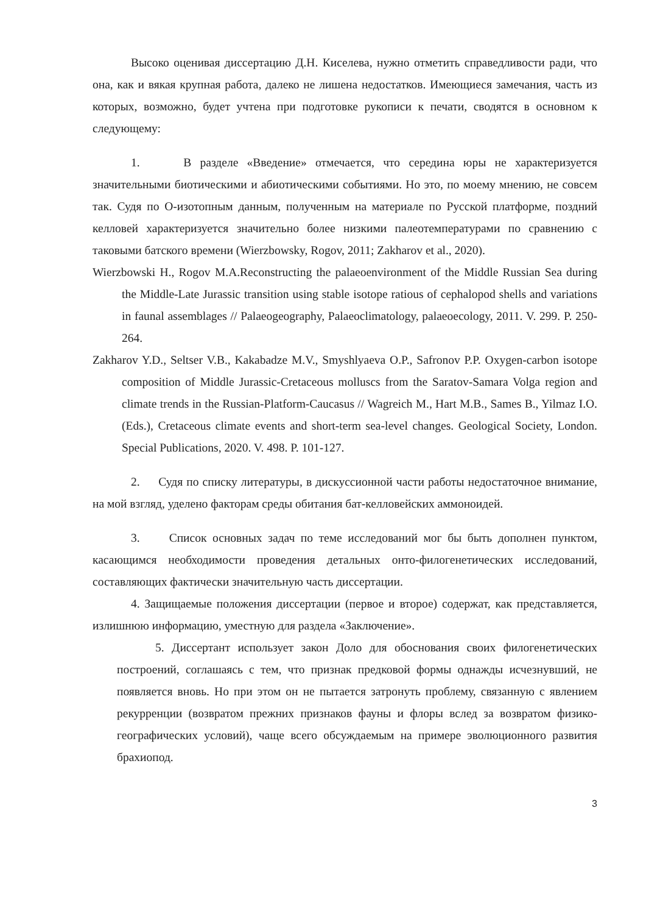Высоко оценивая диссертацию Д.Н. Киселева, нужно отметить справедливости ради, что она, как и вякая крупная работа, далеко не лишена недостатков. Имеющиеся замечания, часть из которых, возможно, будет учтена при подготовке рукописи к печати, сводятся в основном к следующему:
1. В разделе «Введение» отмечается, что середина юры не характеризуется значительными биотическими и абиотическими событиями. Но это, по моему мнению, не совсем так. Судя по О-изотопным данным, полученным на материале по Русской платформе, поздний келловей характеризуется значительно более низкими палеотемпературами по сравнению с таковыми батского времени (Wierzbowsky, Rogov, 2011; Zakharov et al., 2020).
Wierzbowski H., Rogov M.A.Reconstructing the palaeoenvironment of the Middle Russian Sea during the Middle-Late Jurassic transition using stable isotope ratious of cephalopod shells and variations in faunal assemblages // Palaeogeography, Palaeoclimatology, palaeoecology, 2011. V. 299. P. 250-264.
Zakharov Y.D., Seltser V.B., Kakabadze M.V., Smyshlyaeva O.P., Safronov P.P. Oxygen-carbon isotope composition of Middle Jurassic-Cretaceous molluscs from the Saratov-Samara Volga region and climate trends in the Russian-Platform-Caucasus // Wagreich M., Hart M.B., Sames B., Yilmaz I.O. (Eds.), Cretaceous climate events and short-term sea-level changes. Geological Society, London. Special Publications, 2020. V. 498. P. 101-127.
2. Судя по списку литературы, в дискуссионной части работы недостаточное внимание, на мой взгляд, уделено факторам среды обитания бат-келловейских аммоноидей.
3. Список основных задач по теме исследований мог бы быть дополнен пунктом, касающимся необходимости проведения детальных онто-филогенетических исследований, составляющих фактически значительную часть диссертации.
4. Защищаемые положения диссертации (первое и второе) содержат, как представляется, излишнюю информацию, уместную для раздела «Заключение».
5. Диссертант использует закон Доло для обоснования своих филогенетических построений, соглашаясь с тем, что признак предковой формы однажды исчезнувший, не появляется вновь. Но при этом он не пытается затронуть проблему, связанную с явлением рекурренции (возвратом прежних признаков фауны и флоры вслед за возвратом физико-географических условий), чаще всего обсуждаемым на примере эволюционного развития брахиопод.
3